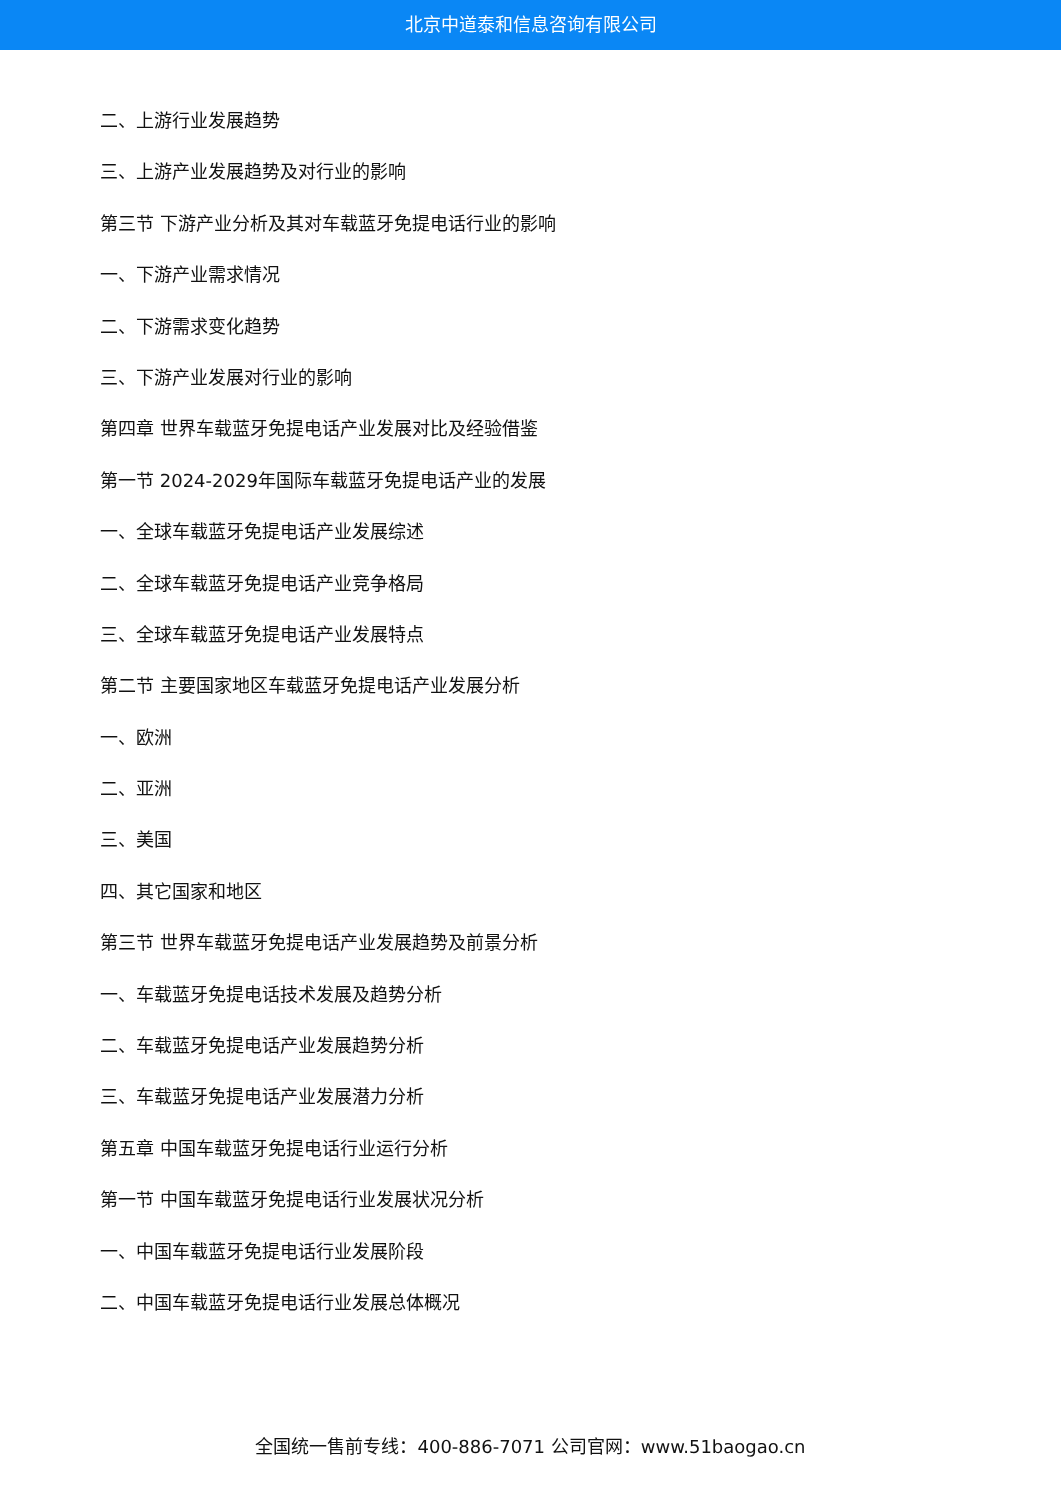北京中道泰和信息咨询有限公司
二、上游行业发展趋势
三、上游产业发展趋势及对行业的影响
第三节 下游产业分析及其对车载蓝牙免提电话行业的影响
一、下游产业需求情况
二、下游需求变化趋势
三、下游产业发展对行业的影响
第四章 世界车载蓝牙免提电话产业发展对比及经验借鉴
第一节 2024-2029年国际车载蓝牙免提电话产业的发展
一、全球车载蓝牙免提电话产业发展综述
二、全球车载蓝牙免提电话产业竞争格局
三、全球车载蓝牙免提电话产业发展特点
第二节 主要国家地区车载蓝牙免提电话产业发展分析
一、欧洲
二、亚洲
三、美国
四、其它国家和地区
第三节 世界车载蓝牙免提电话产业发展趋势及前景分析
一、车载蓝牙免提电话技术发展及趋势分析
二、车载蓝牙免提电话产业发展趋势分析
三、车载蓝牙免提电话产业发展潜力分析
第五章 中国车载蓝牙免提电话行业运行分析
第一节 中国车载蓝牙免提电话行业发展状况分析
一、中国车载蓝牙免提电话行业发展阶段
二、中国车载蓝牙免提电话行业发展总体概况
全国统一售前专线：400-886-7071 公司官网：www.51baogao.cn